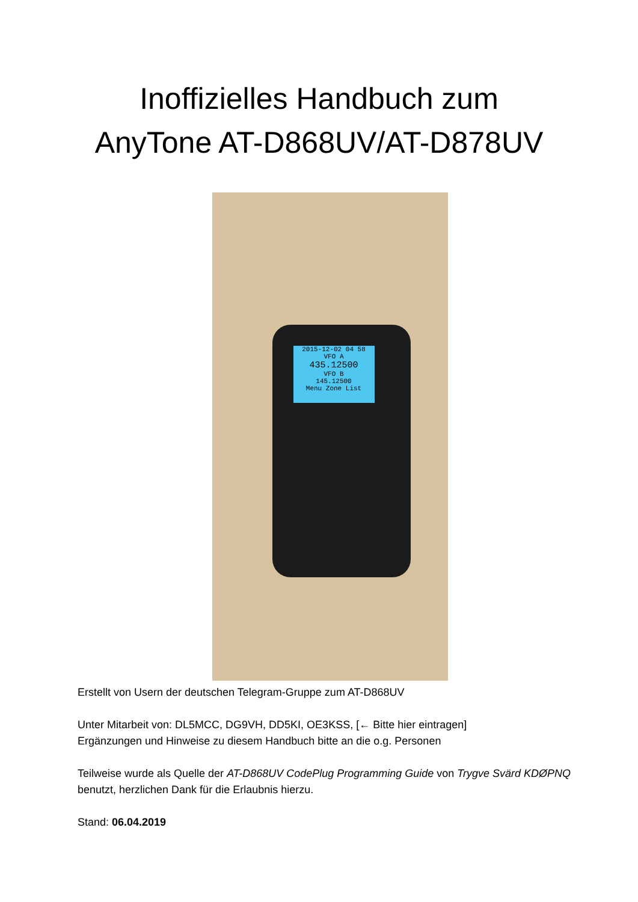Inoffizielles Handbuch zum
AnyTone AT-D868UV/AT-D878UV
2015-12-02 04 58
VFO A
435.12500
VFO B
145.12500
Menu Zone List
Erstellt von Usern der deutschen Telegram-Gruppe zum AT-D868UV
Unter Mitarbeit von: DL5MCC, DG9VH, DD5KI, OE3KSS, [← Bitte hier eintragen]
Ergänzungen und Hinweise zu diesem Handbuch bitte an die o.g. Personen
Teilweise wurde als Quelle der AT-D868UV CodePlug Programming Guide von Trygve Svärd KDØPNQ benutzt, herzlichen Dank für die Erlaubnis hierzu.
Stand: 06.04.2019